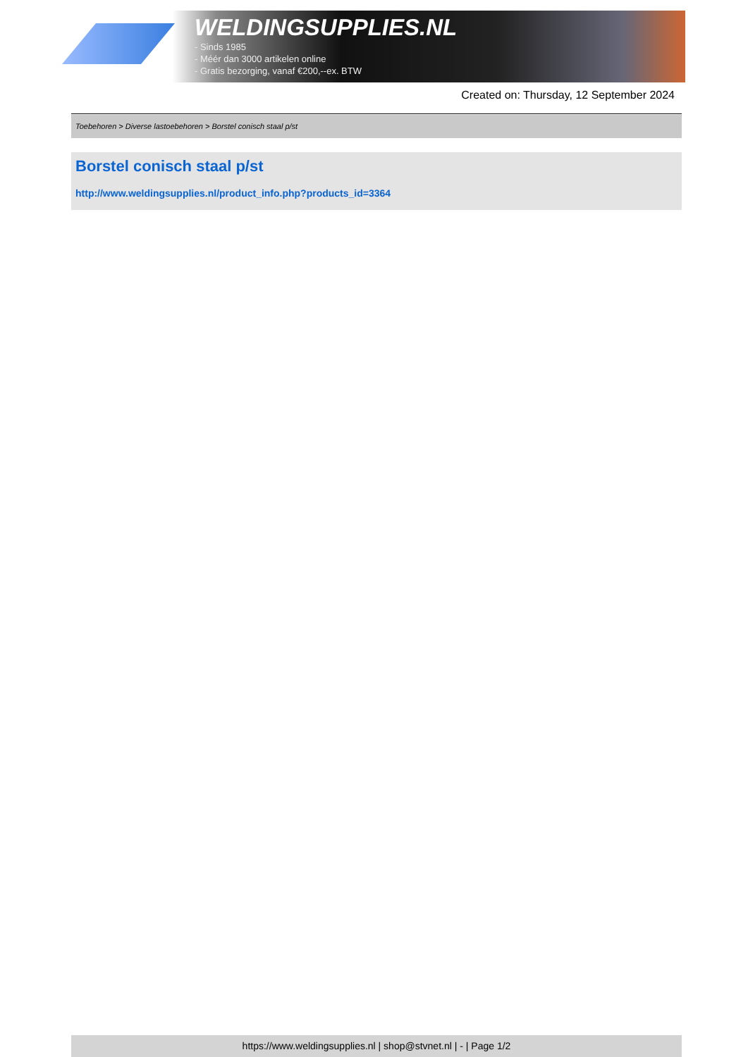WELDINGSUPPLIES.NL
- Sinds 1985
- Méér dan 3000 artikelen online
- Gratis bezorging, vanaf €200,--ex. BTW
Created on: Thursday, 12 September 2024
Toebehoren > Diverse lastoebehoren > Borstel conisch staal p/st
Borstel conisch staal p/st
http://www.weldingsupplies.nl/product_info.php?products_id=3364
https://www.weldingsupplies.nl | shop@stvnet.nl | - | Page 1/2